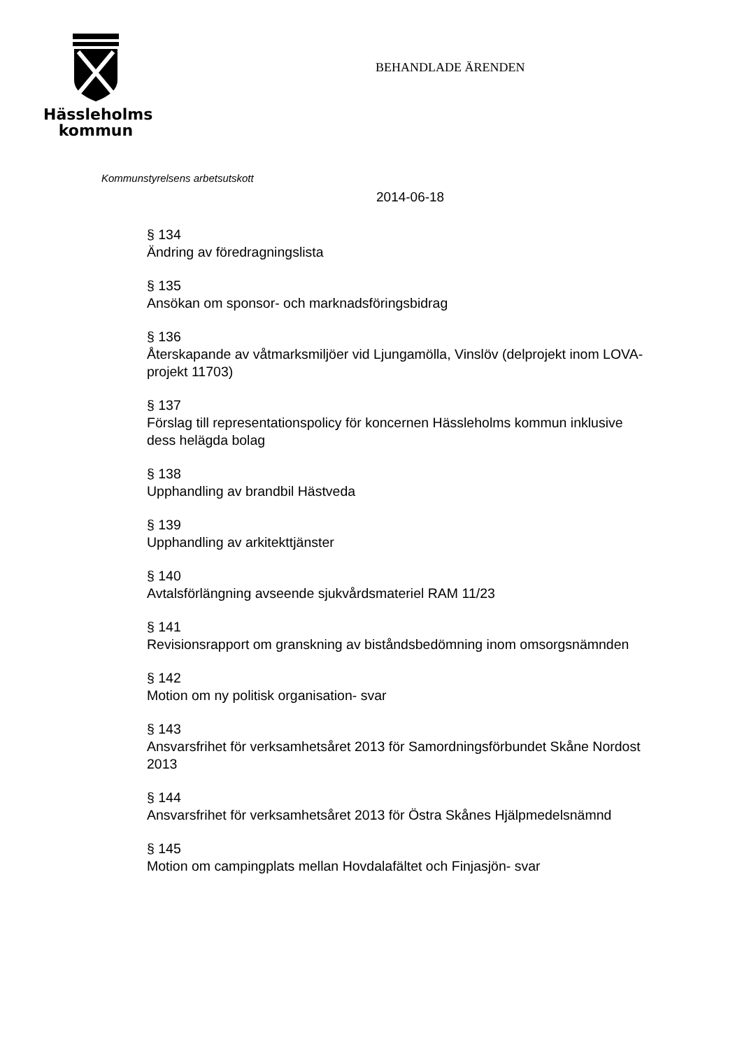Hässleholms
kommun
BEHANDLADE ÄRENDEN
Kommunstyrelsens arbetsutskott
2014-06-18
§ 134
Ändring av föredragningslista
§ 135
Ansökan om sponsor- och marknadsföringsbidrag
§ 136
Återskapande av våtmarksmiljöer vid Ljungamölla, Vinslöv (delprojekt inom LOVA- projekt 11703)
§ 137
Förslag till representationspolicy för koncernen Hässleholms kommun inklusive dess helägda bolag
§ 138
Upphandling av brandbil Hästveda
§ 139
Upphandling av arkitekttjänster
§ 140
Avtalsförlängning avseende sjukvårdsmateriel RAM 11/23
§ 141
Revisionsrapport om granskning av biståndsbedömning inom omsorgsnämnden
§ 142
Motion om ny politisk organisation- svar
§ 143
Ansvarsfrihet för verksamhetsåret 2013 för Samordningsförbundet Skåne Nordost 2013
§ 144
Ansvarsfrihet för verksamhetsåret 2013 för Östra Skånes Hjälpmedelsnämnd
§ 145
Motion om campingplats mellan Hovdalafältet och Finjasjön- svar